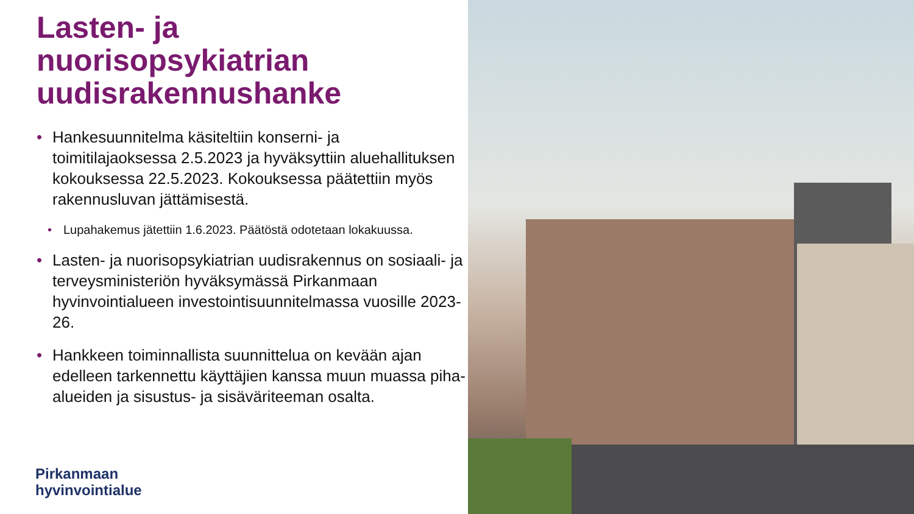Lasten- ja
nuorisopsykiatrian
uudisrakennushanke
• Hankesuunnitelma käsiteltiin konserni- ja toimitilajaoksessa 2.5.2023 ja hyväksyttiin aluehallituksen kokouksessa 22.5.2023. Kokouksessa päätettiin myös rakennusluvan jättämisestä.
• Lupahakemus jätettiin 1.6.2023. Päätöstä odotetaan lokakuussa.
• Lasten- ja nuorisopsykiatrian uudisrakennus on sosiaali- ja terveysministeriön hyväksymässä Pirkanmaan hyvinvointialueen investointisuunnitelmassa vuosille 2023-26.
• Hankkeen toiminnallista suunnittelua on kevään ajan edelleen tarkennettu käyttäjien kanssa muun muassa piha-alueiden ja sisustus- ja sisäväriteeman osalta.
Pirkanmaan
hyvinvointialue